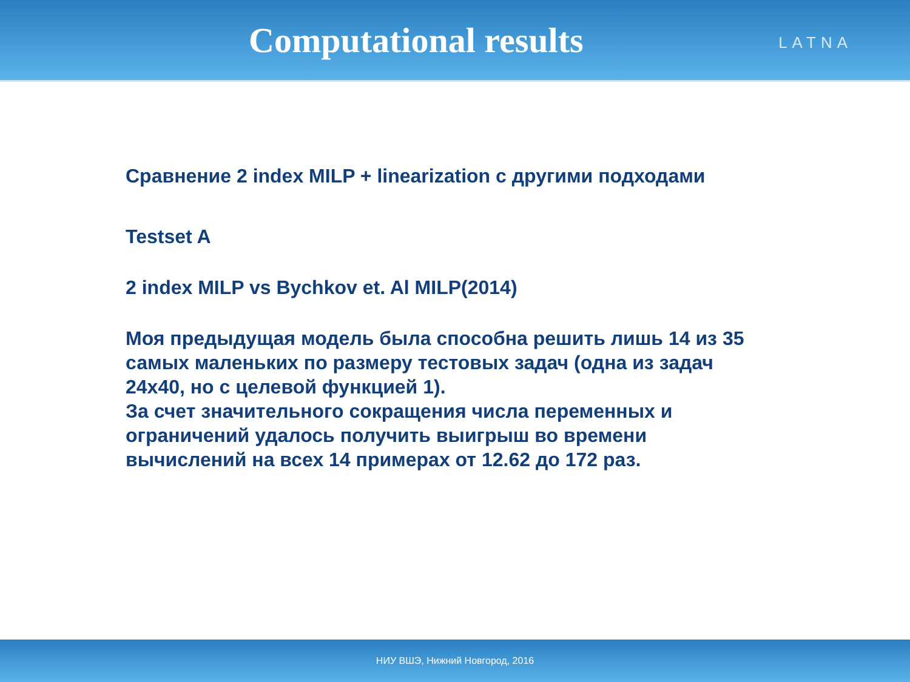Computational results
LATNA
Сравнение 2 index MILP + linearization с другими подходами
Testset A
2 index MILP vs Bychkov et. Al MILP(2014)
Моя предыдущая модель была способна решить лишь 14 из 35
самых маленьких по размеру тестовых задач (одна из задач
24x40, но с целевой функцией 1).
За счет значительного сокращения числа переменных и
ограничений удалось получить выигрыш во времени
вычислений на всех 14 примерах от 12.62 до 172 раз.
НИУ ВШЭ, Нижний Новгород, 2016